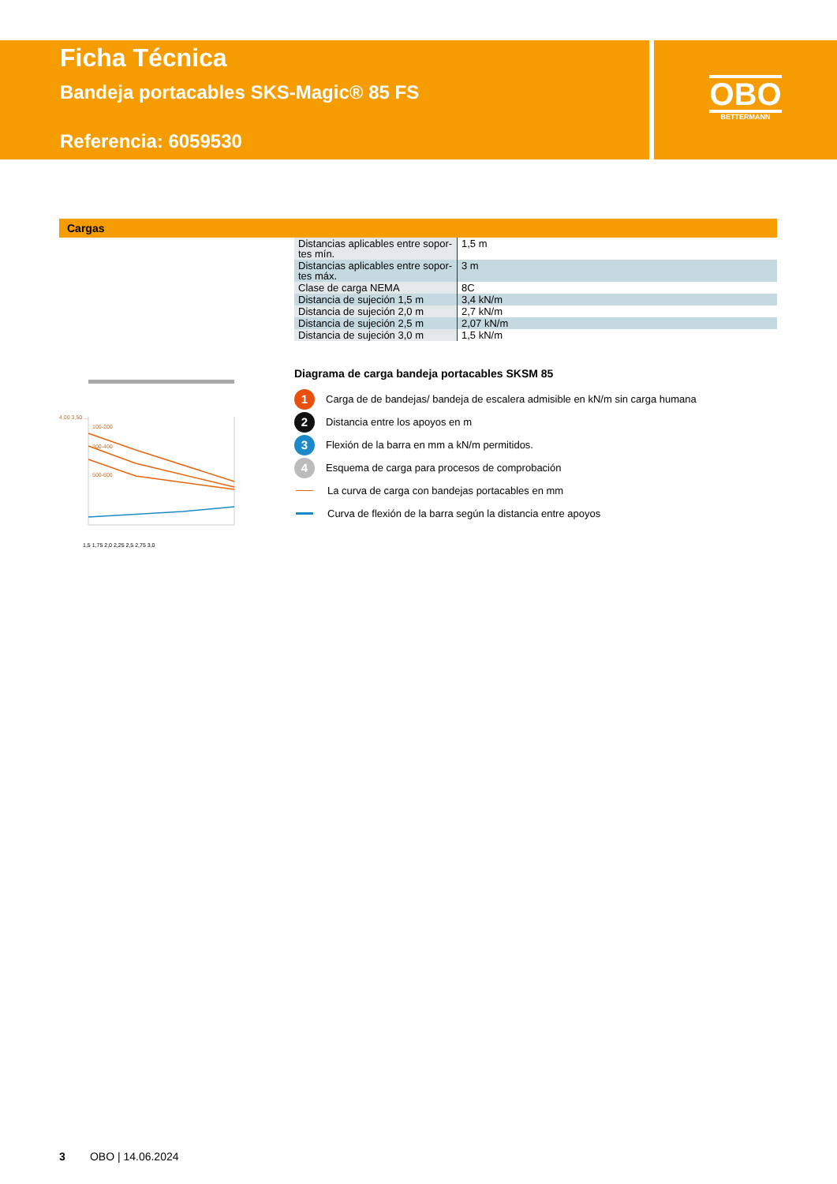Ficha Técnica
Bandeja portacables SKS-Magic® 85 FS
Referencia: 6059530
OBO
BETTERMANN
Cargas
| Distancias aplicables entre sopor-tes mín. | 1,5 m |
| Distancias aplicables entre sopor-tes máx. | 3 m |
| Clase de carga NEMA | 8C |
| Distancia de sujeción 1,5 m | 3,4 kN/m |
| Distancia de sujeción 2,0 m | 2,7 kN/m |
| Distancia de sujeción 2,5 m | 2,07 kN/m |
| Distancia de sujeción 3,0 m | 1,5 kN/m |
100-200
300-400
500-600
4,00 3,50 ...
1,5 1,75 2,0 2,25 2,5 2,75 3,0
Diagrama de carga bandeja portacables SKSM 85
1 Carga de de bandejas/ bandeja de escalera admisible en kN/m sin carga humana
2 Distancia entre los apoyos en m
3 Flexión de la barra en mm a kN/m permitidos.
4 Esquema de carga para procesos de comprobación
La curva de carga con bandejas portacables en mm
Curva de flexión de la barra según la distancia entre apoyos
3 OBO | 14.06.2024